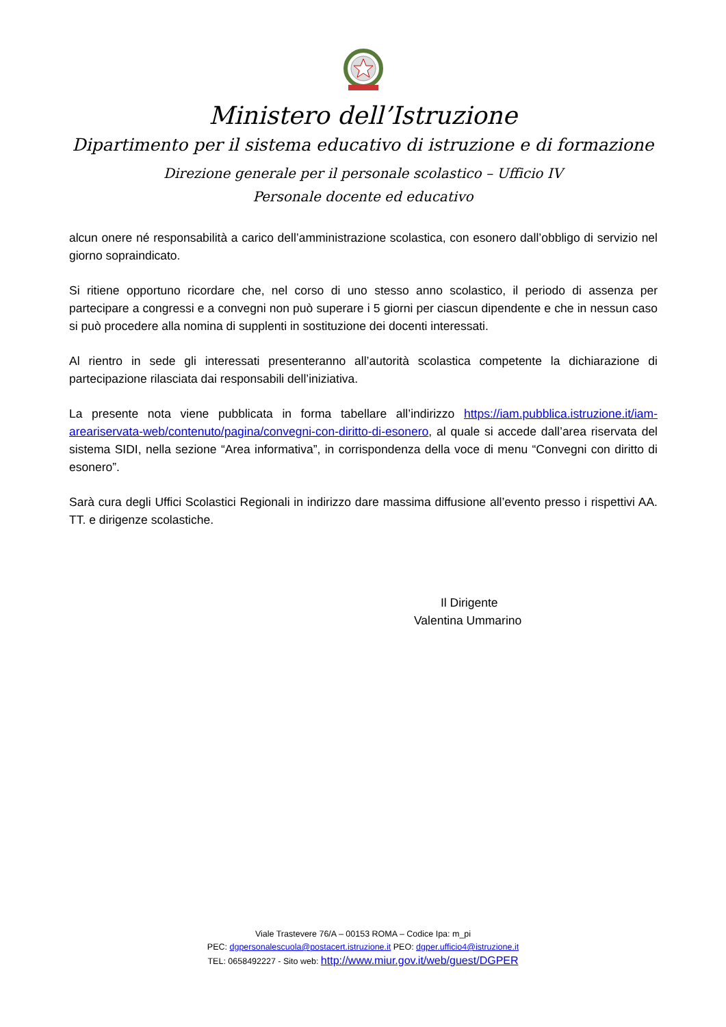Ministero dell’Istruzione
Dipartimento per il sistema educativo di istruzione e di formazione
Direzione generale per il personale scolastico – Ufficio IV
Personale docente ed educativo
alcun onere né responsabilità a carico dell’amministrazione scolastica, con esonero dall’obbligo di servizio nel giorno sopraindicato.
Si ritiene opportuno ricordare che, nel corso di uno stesso anno scolastico, il periodo di assenza per partecipare a congressi e a convegni non può superare i 5 giorni per ciascun dipendente e che in nessun caso si può procedere alla nomina di supplenti in sostituzione dei docenti interessati.
Al rientro in sede gli interessati presenteranno all’autorità scolastica competente la dichiarazione di partecipazione rilasciata dai responsabili dell’iniziativa.
La presente nota viene pubblicata in forma tabellare all’indirizzo https://iam.pubblica.istruzione.it/iam-areariservata-web/contenuto/pagina/convegni-con-diritto-di-esonero, al quale si accede dall’area riservata del sistema SIDI, nella sezione “Area informativa”, in corrispondenza della voce di menu “Convegni con diritto di esonero”.
Sarà cura degli Uffici Scolastici Regionali in indirizzo dare massima diffusione all’evento presso i rispettivi AA. TT. e dirigenze scolastiche.
Il Dirigente
Valentina Ummarino
Viale Trastevere 76/A – 00153 ROMA – Codice Ipa: m_pi
PEC: dgpersonalescuola@postacert.istruzione.it PEO: dgper.ufficio4@istruzione.it
TEL: 0658492227 - Sito web: http://www.miur.gov.it/web/guest/DGPER